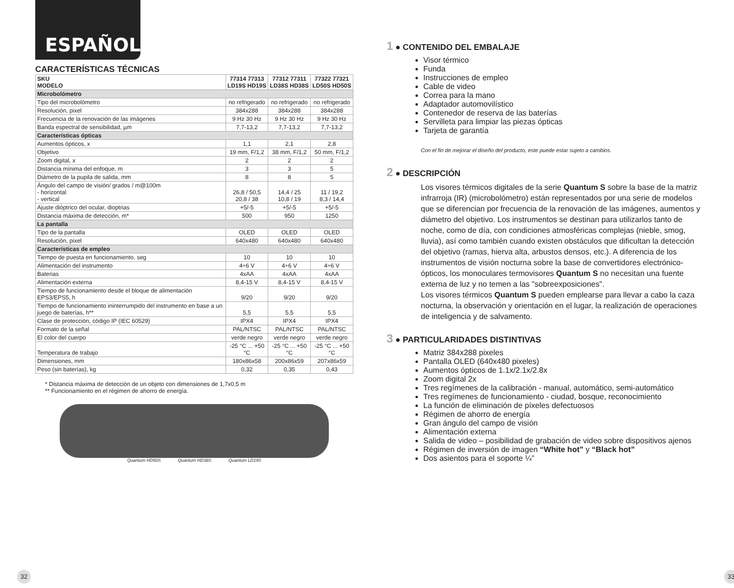ESPAÑOL
CARACTERÍSTICAS TÉCNICAS
| SKU MODELO | 77314 77313 LD19S HD19S | 77312 77311 LD38S HD38S | 77322 77321 LD50S HD50S |
| --- | --- | --- | --- |
| Microbolómetro | | | |
| Tipo del microbolómetro | no refrigerado | no refrigerado | no refrigerado |
| Resolución, pixel | 384x288 | 384x288 | 384x288 |
| Frecuencia de la renovación de las imágenes | 9 Hz 30 Hz | 9 Hz 30 Hz | 9 Hz 30 Hz |
| Banda espectral de sensibilidad, µm | 7,7-13,2 | 7,7-13,2 | 7,7-13,2 |
| Características ópticas | | | |
| Aumentos ópticos, x | 1,1 | 2,1 | 2,8 |
| Objetivo | 19 mm, F/1,2 | 38 mm, F/1,2 | 50 mm, F/1,2 |
| Zoom digital, x | 2 | 2 | 2 |
| Distancia mínima del enfoque, m | 3 | 3 | 5 |
| Diámetro de la pupila de salida, mm | 8 | 8 | 5 |
| Ángulo del campo de visión/ grados / m@100m - horizontal - vertical | 26,8 / 50,5 20,8 / 38 | 14,4 / 25 10,8 / 19 | 11 / 19,2 8,3 / 14,4 |
| Ajuste dióptrico del ocular, dioptrias | +5/-5 | +5/-5 | +5/-5 |
| Distancia máxima de detección, m* | 500 | 950 | 1250 |
| La pantalla | | | |
| Tipo de la pantalla | OLED | OLED | OLED |
| Resolución, pixel | 640x480 | 640x480 | 640x480 |
| Características de empleo | | | |
| Tiempo de puesta en funcionamiento, seg | 10 | 10 | 10 |
| Alimentación del instrumento | 4÷6 V | 4÷6 V | 4÷6 V |
| Baterias | 4xAA | 4xAA | 4xAA |
| Alimentación externa | 8,4-15 V | 8,4-15 V | 8,4-15 V |
| Tiempo de funcionamiento desde el bloque de alimentación EPS3/EPS5, h | 9/20 | 9/20 | 9/20 |
| Tiempo de funcionamiento ininterrumpido del instrumento en base a un juego de baterías, h** | 5,5 | 5,5 | 5,5 |
| Clase de protección, código IP (IEC 60529) | IPX4 | IPX4 | IPX4 |
| Formato de la señal | PAL/NTSC | PAL/NTSC | PAL/NTSC |
| El color del cuerpo | verde negro | verde negro | verde negro |
| Temperatura de trabajo | -25 °C ... +50 °C | -25 °C ... +50 °C | -25 °C ... +50 °C |
| Dimensiones, mm | 180x86x58 | 200x86x59 | 207x86x59 |
| Peso (sin baterías), kg | 0,32 | 0,35 | 0,43 |
* Distancia máxima de detección de un objeto con dimensiones de 1,7x0,5 m
** Funcionamiento en el régimen de ahorro de energía.
Quantum HD50S Quantum HD38S Quantum LD19S
1 ● CONTENIDO DEL EMBALAJE
Visor térmico
Funda
Instrucciones de empleo
Cable de video
Correa para la mano
Adaptador automovilístico
Contenedor de reserva de las baterías
Servilleta para limpiar las piezas ópticas
Tarjeta de garantía
Con el fin de mejorar el diseño del producto, este puede estar sujeto a cambios.
2 ● DESCRIPCIÓN
Los visores térmicos digitales de la serie Quantum S sobre la base de la matriz infrarroja (IR) (microbolómetro) están representados por una serie de modelos que se diferencian por frecuencia de la renovación de las imágenes, aumentos y diámetro del objetivo. Los instrumentos se destinan para utilizarlos tanto de noche, como de día, con condiciones atmosféricas complejas (nieble, smog, lluvia), así como también cuando existen obstáculos que dificultan la detección del objetivo (ramas, hierva alta, arbustos densos, etc.). A diferencia de los instrumentos de visión nocturna sobre la base de convertidores electrónico-ópticos, los monoculares termovisores Quantum S no necesitan una fuente externa de luz y no temen a las "sobreexposiciones".
Los visores térmicos Quantum S pueden emplearse para llevar a cabo la caza nocturna, la observación y orientación en el lugar, la realización de operaciones de inteligencia y de salvamento.
3 ● PARTICULARIDADES DISTINTIVAS
Matriz 384x288 pixeles
Pantalla OLED (640x480 pixeles)
Aumentos ópticos de 1.1x/2.1x/2.8x
Zoom digital 2x
Tres regímenes de la calibración - manual, automático, semi-automático
Tres regímenes de funcionamiento - ciudad, bosque, reconocimiento
La función de eliminación de píxeles defectuosos
Régimen de ahorro de energía
Gran ángulo del campo de visión
Alimentación externa
Salida de video – posibilidad de grabación de video sobre dispositivos ajenos
Régimen de inversión de imagen “White hot” y “Black hot”
Dos asientos para el soporte ¼”
32 33